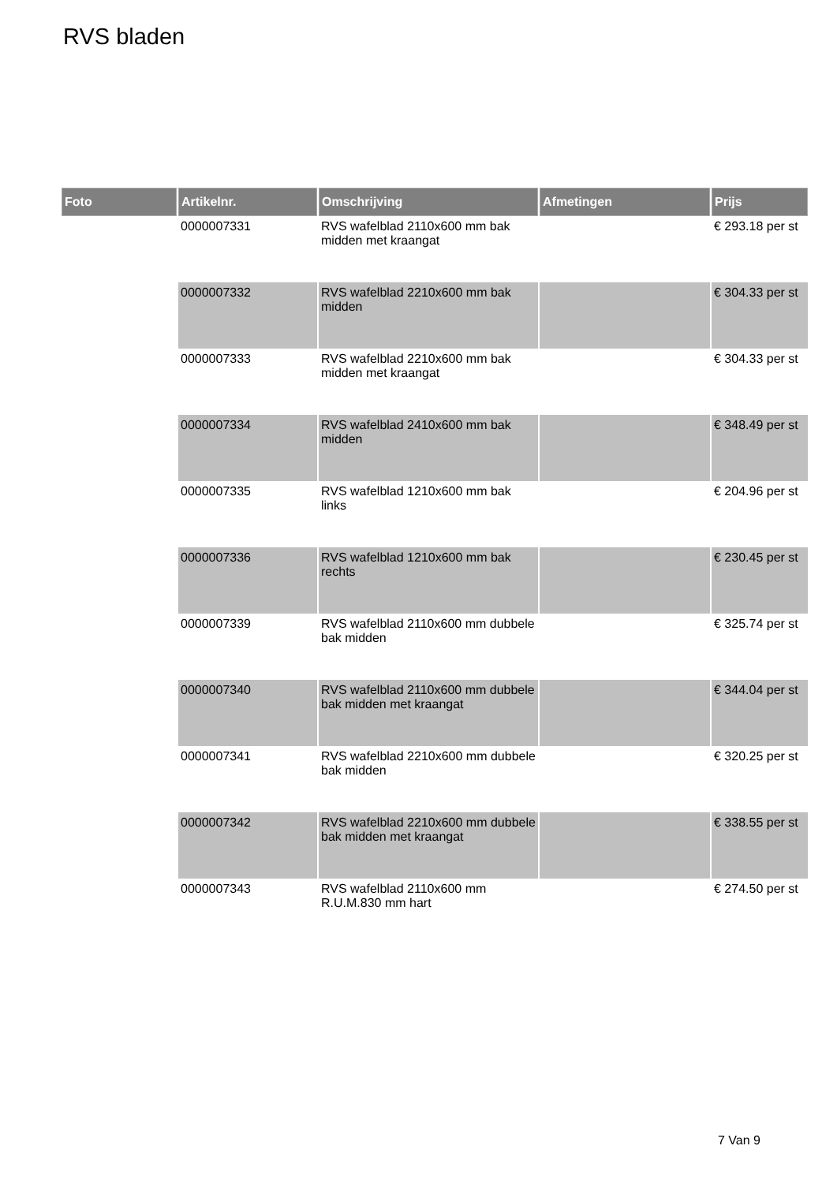RVS bladen
| Foto | Artikelnr. | Omschrijving | Afmetingen | Prijs |
| --- | --- | --- | --- | --- |
| | 0000007331 | RVS wafelblad 2110x600 mm bak midden met kraangat | | € 293.18 per st |
| | 0000007332 | RVS wafelblad 2210x600 mm bak midden | | € 304.33 per st |
| | 0000007333 | RVS wafelblad 2210x600 mm bak midden met kraangat | | € 304.33 per st |
| | 0000007334 | RVS wafelblad 2410x600 mm bak midden | | € 348.49 per st |
| | 0000007335 | RVS wafelblad 1210x600 mm bak links | | € 204.96 per st |
| | 0000007336 | RVS wafelblad 1210x600 mm bak rechts | | € 230.45 per st |
| | 0000007339 | RVS wafelblad 2110x600 mm dubbele bak midden | | € 325.74 per st |
| | 0000007340 | RVS wafelblad 2110x600 mm dubbele bak midden met kraangat | | € 344.04 per st |
| | 0000007341 | RVS wafelblad 2210x600 mm dubbele bak midden | | € 320.25 per st |
| | 0000007342 | RVS wafelblad 2210x600 mm dubbele bak midden met kraangat | | € 338.55 per st |
| | 0000007343 | RVS wafelblad 2110x600 mm R.U.M.830 mm hart | | € 274.50 per st |
7 Van 9